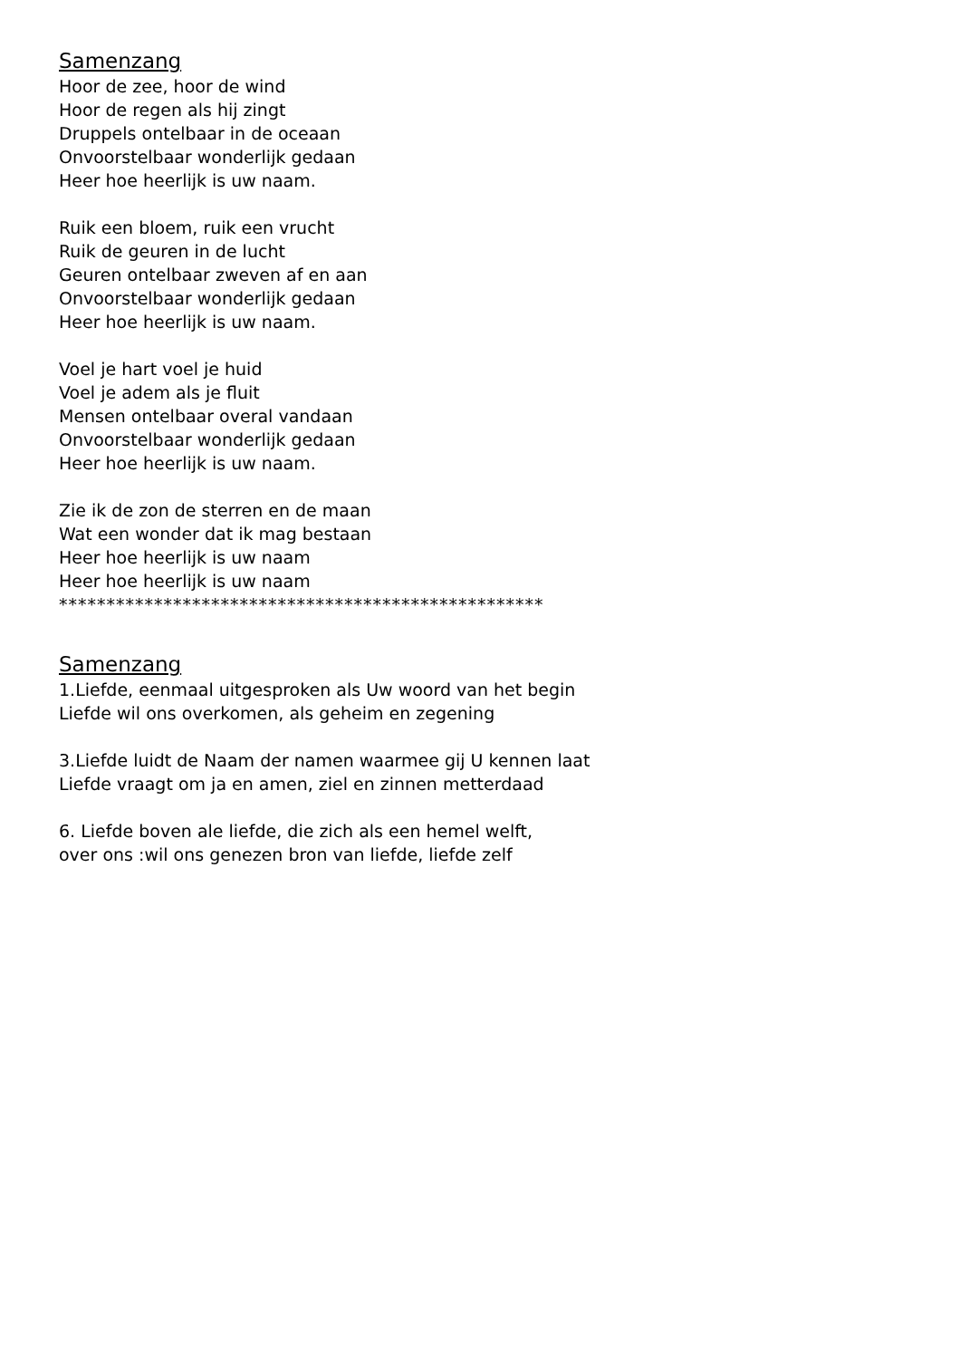Samenzang
Hoor de zee, hoor de wind
Hoor de regen als hij zingt
Druppels ontelbaar in de oceaan
Onvoorstelbaar wonderlijk gedaan
Heer hoe heerlijk is uw naam.
Ruik een bloem, ruik een vrucht
Ruik de geuren in de lucht
Geuren ontelbaar zweven af en aan
Onvoorstelbaar wonderlijk gedaan
Heer hoe heerlijk is uw naam.
Voel je hart voel je huid
Voel je adem als je fluit
Mensen ontelbaar overal vandaan
Onvoorstelbaar wonderlijk gedaan
Heer hoe heerlijk is uw naam.
Zie ik de zon de sterren en de maan
Wat een wonder dat ik mag bestaan
Heer hoe heerlijk is uw naam
Heer hoe heerlijk is uw naam
***************************************************
Samenzang
1.Liefde, eenmaal uitgesproken als Uw woord van het begin
Liefde wil ons overkomen, als geheim en zegening
3.Liefde luidt de Naam der namen waarmee gij U kennen laat
Liefde vraagt om ja en amen, ziel en zinnen metterdaad
6. Liefde boven ale liefde, die zich als een hemel welft,
over ons :wil ons genezen bron van liefde, liefde zelf